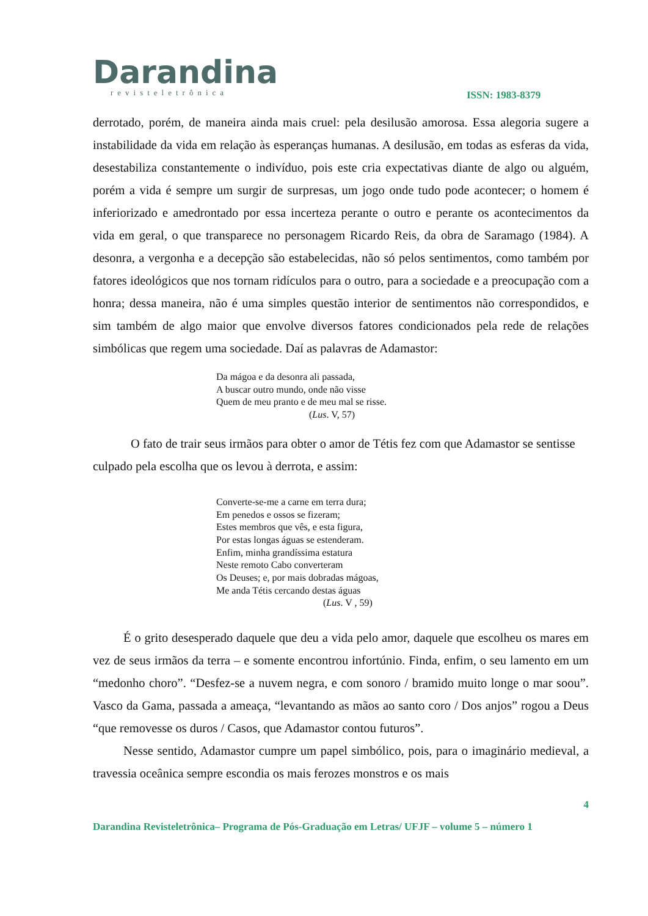Darandina
revisteletrônica
ISSN: 1983-8379
derrotado, porém, de maneira ainda mais cruel: pela desilusão amorosa. Essa alegoria sugere a instabilidade da vida em relação às esperanças humanas. A desilusão, em todas as esferas da vida, desestabiliza constantemente o indivíduo, pois este cria expectativas diante de algo ou alguém, porém a vida é sempre um surgir de surpresas, um jogo onde tudo pode acontecer; o homem é inferiorizado e amedrontado por essa incerteza perante o outro e perante os acontecimentos da vida em geral, o que transparece no personagem Ricardo Reis, da obra de Saramago (1984). A desonra, a vergonha e a decepção são estabelecidas, não só pelos sentimentos, como também por fatores ideológicos que nos tornam ridículos para o outro, para a sociedade e a preocupação com a honra; dessa maneira, não é uma simples questão interior de sentimentos não correspondidos, e sim também de algo maior que envolve diversos fatores condicionados pela rede de relações simbólicas que regem uma sociedade. Daí as palavras de Adamastor:
Da mágoa e da desonra ali passada,
A buscar outro mundo, onde não visse
Quem de meu pranto e de meu mal se risse.
(Lus. V, 57)
O fato de trair seus irmãos para obter o amor de Tétis fez com que Adamastor se sentisse culpado pela escolha que os levou à derrota, e assim:
Converte-se-me a carne em terra dura;
Em penedos e ossos se fizeram;
Estes membros que vês, e esta figura,
Por estas longas águas se estenderam.
Enfim, minha grandíssima estatura
Neste remoto Cabo converteram
Os Deuses; e, por mais dobradas mágoas,
Me anda Tétis cercando destas águas
(Lus. V , 59)
É o grito desesperado daquele que deu a vida pelo amor, daquele que escolheu os mares em vez de seus irmãos da terra – e somente encontrou infortúnio. Finda, enfim, o seu lamento em um “medonho choro”. “Desfez-se a nuvem negra, e com sonoro / bramido muito longe o mar soou”. Vasco da Gama, passada a ameaça, “levantando as mãos ao santo coro / Dos anjos” rogou a Deus “que removesse os duros / Casos, que Adamastor contou futuros”.
Nesse sentido, Adamastor cumpre um papel simbólico, pois, para o imaginário medieval, a travessia oceânica sempre escondia os mais ferozes monstros e os mais
4
Darandina Revisteletrônica– Programa de Pós-Graduação em Letras/ UFJF – volume 5 – número 1